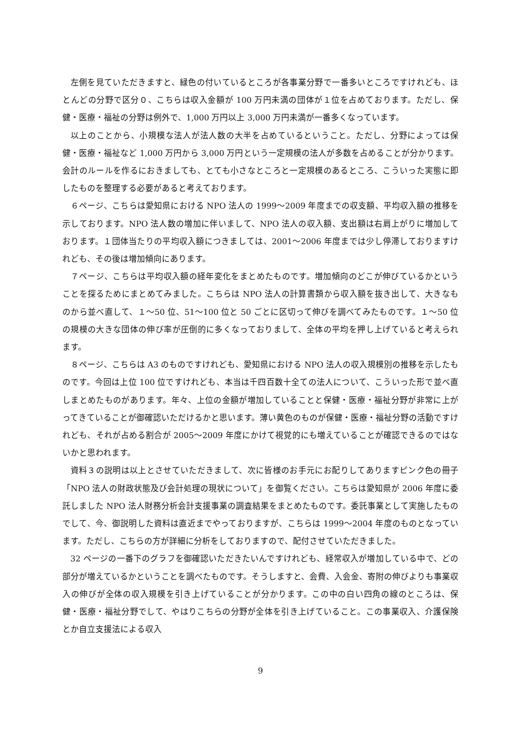左側を見ていただきますと、緑色の付いているところが各事業分野で一番多いところですけれども、ほとんどの分野で区分０、こちらは収入金額が 100 万円未満の団体が１位を占めております。ただし、保健・医療・福祉の分野は例外で、1,000 万円以上 3,000 万円未満が一番多くなっています。
以上のことから、小規模な法人が法人数の大半を占めているということ。ただし、分野によっては保健・医療・福祉など 1,000 万円から 3,000 万円という一定規模の法人が多数を占めることが分かります。会計のルールを作るにおきましても、とても小さなところと一定規模のあるところ、こういった実態に即したものを整理する必要があると考えております。
６ページ、こちらは愛知県における NPO 法人の 1999～2009 年度までの収支額、平均収入額の推移を示しております。NPO 法人数の増加に伴いまして、NPO 法人の収入額、支出額は右肩上がりに増加しております。１団体当たりの平均収入額につきましては、2001～2006 年度までは少し停滞しておりますけれども、その後は増加傾向にあります。
７ページ、こちらは平均収入額の経年変化をまとめたものです。増加傾向のどこが伸びているかということを探るためにまとめてみました。こちらは NPO 法人の計算書類から収入額を抜き出して、大きなものから並べ直して、１～50 位、51～100 位と 50 ごとに区切って伸びを調べてみたものです。１～50 位の規模の大きな団体の伸び率が圧倒的に多くなっておりまして、全体の平均を押し上げていると考えられます。
８ページ、こちらは A3 のものですけれども、愛知県における NPO 法人の収入規模別の推移を示したものです。今回は上位 100 位ですけれども、本当は千四百数十全ての法人について、こういった形で並べ直しまとめたものがあります。年々、上位の金額が増加していることと保健・医療・福祉分野が非常に上がってきていることが御確認いただけるかと思います。薄い黄色のものが保健・医療・福祉分野の活動ですけれども、それが占める割合が 2005～2009 年度にかけて視覚的にも増えていることが確認できるのではないかと思われます。
資料３の説明は以上とさせていただきまして、次に皆様のお手元にお配りしてありますピンク色の冊子「NPO 法人の財政状態及び会計処理の現状について」を御覧ください。こちらは愛知県が 2006 年度に委託しました NPO 法人財務分析会計支援事業の調査結果をまとめたものです。委託事業として実施したものでして、今、御説明した資料は直近までやっておりますが、こちらは 1999～2004 年度のものとなっています。ただし、こちらの方が詳細に分析をしておりますので、配付させていただきました。
32 ページの一番下のグラフを御確認いただきたいんですけれども、経常収入が増加している中で、どの部分が増えているかということを調べたものです。そうしますと、会費、入会金、寄附の伸びよりも事業収入の伸びが全体の収入規模を引き上げていることが分かります。この中の白い四角の線のところは、保健・医療・福祉分野でして、やはりこちらの分野が全体を引き上げていること。この事業収入、介護保険とか自立支援法による収入
9